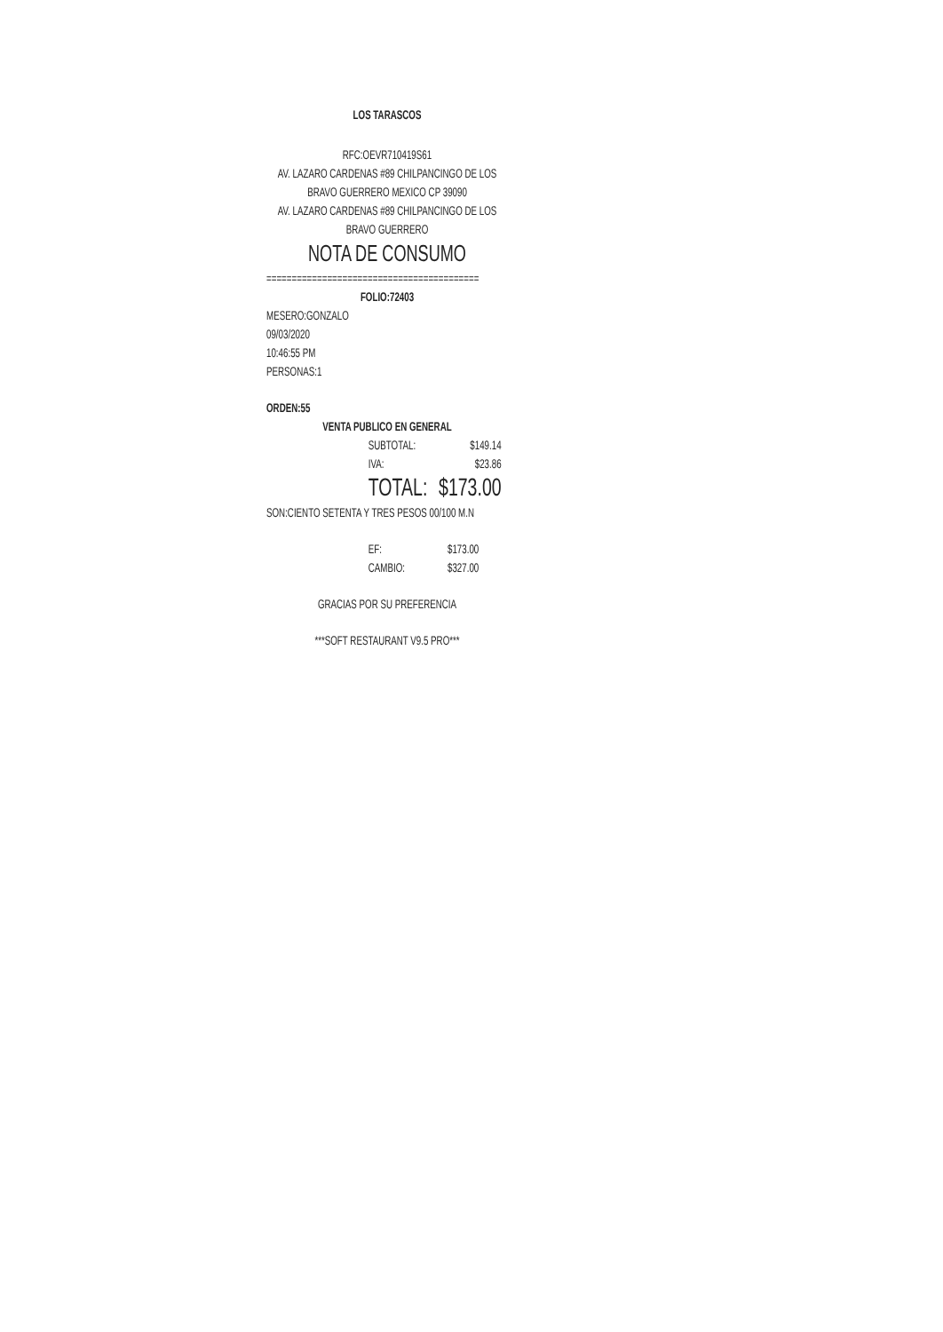LOS TARASCOS
RFC:OEVR710419S61
AV. LAZARO CARDENAS #89 CHILPANCINGO DE LOS BRAVO GUERRERO MEXICO CP 39090
AV. LAZARO CARDENAS #89 CHILPANCINGO DE LOS BRAVO GUERRERO
NOTA DE CONSUMO
==========================================
FOLIO:72403
MESERO:GONZALO
09/03/2020
10:46:55 PM
PERSONAS:1
ORDEN:55
VENTA PUBLICO EN GENERAL
| SUBTOTAL: | $149.14 |
| IVA: | $23.86 |
| TOTAL: | $173.00 |
SON:CIENTO SETENTA Y TRES PESOS 00/100 M.N
| EF: | $173.00 |
| CAMBIO: | $327.00 |
GRACIAS POR SU PREFERENCIA
***SOFT RESTAURANT V9.5 PRO***